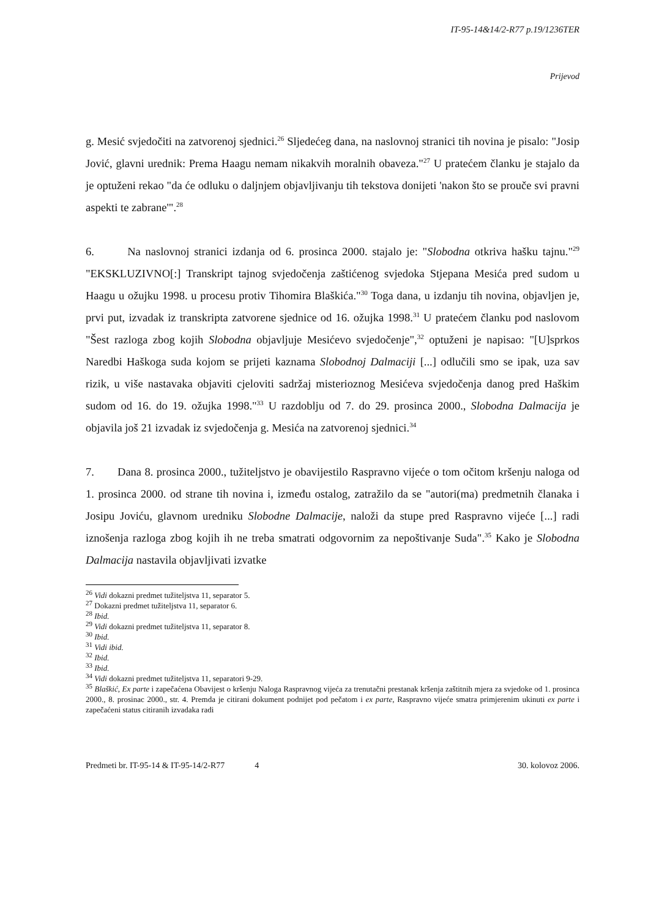IT-95-14&14/2-R77 p.19/1236TER
Prijevod
g. Mesić svjedočiti na zatvorenoj sjednici.<sup>26</sup> Sljedećeg dana, na naslovnoj stranici tih novina je pisalo: "Josip Jović, glavni urednik: Prema Haagu nemam nikakvih moralnih obaveza."<sup>27</sup> U pratećem članku je stajalo da je optuženi rekao "da će odluku o daljnjem objavljivanju tih tekstova donijeti 'nakon što se prouče svi pravni aspekti te zabrane'".<sup>28</sup>
6. Na naslovnoj stranici izdanja od 6. prosinca 2000. stajalo je: "Slobodna otkriva hašku tajnu."<sup>29</sup> "EKSKLUZIVNO[:] Transkript tajnog svjedočenja zaštićenog svjedoka Stjepana Mesića pred sudom u Haagu u ožujku 1998. u procesu protiv Tihomira Blaškića."<sup>30</sup> Toga dana, u izdanju tih novina, objavljen je, prvi put, izvadak iz transkripta zatvorene sjednice od 16. ožujka 1998.<sup>31</sup> U pratećem članku pod naslovom "Šest razloga zbog kojih Slobodna objavljuje Mesićevo svjedočenje",<sup>32</sup> optuženi je napisao: "[U]sprkos Naredbi Haškoga suda kojom se prijeti kaznama Slobodnoj Dalmaciji [...] odlučili smo se ipak, uza sav rizik, u više nastavaka objaviti cjeloviti sadržaj misterioznog Mesićeva svjedočenja danog pred Haškim sudom od 16. do 19. ožujka 1998."<sup>33</sup> U razdoblju od 7. do 29. prosinca 2000., Slobodna Dalmacija je objavila još 21 izvadak iz svjedočenja g. Mesića na zatvorenoj sjednici.<sup>34</sup>
7. Dana 8. prosinca 2000., tužiteljstvo je obavijestilo Raspravno vijeće o tom očitom kršenju naloga od 1. prosinca 2000. od strane tih novina i, između ostalog, zatražilo da se "autori(ma) predmetnih članaka i Josipu Joviću, glavnom uredniku Slobodne Dalmacije, naloži da stupe pred Raspravno vijeće [...] radi iznošenja razloga zbog kojih ih ne treba smatrati odgovornim za nepoštivanje Suda".<sup>35</sup> Kako je Slobodna Dalmacija nastavila objavljivati izvatke
<sup>26</sup> Vidi dokazni predmet tužiteljstva 11, separator 5.
<sup>27</sup> Dokazni predmet tužiteljstva 11, separator 6.
<sup>28</sup> Ibid.
<sup>29</sup> Vidi dokazni predmet tužiteljstva 11, separator 8.
<sup>30</sup> Ibid.
<sup>31</sup> Vidi ibid.
<sup>32</sup> Ibid.
<sup>33</sup> Ibid.
<sup>34</sup> Vidi dokazni predmet tužiteljstva 11, separatori 9-29.
<sup>35</sup> Blaškić, Ex parte i zapečaćena Obavijest o kršenju Naloga Raspravnog vijeća za trenutačni prestanak kršenja zaštitnih mjera za svjedoke od 1. prosinca 2000., 8. prosinac 2000., str. 4. Premda je citirani dokument podnijet pod pečatom i ex parte, Raspravno vijeće smatra primjerenim ukinuti ex parte i zapečaćeni status citiranih izvadaka radi
Predmeti br. IT-95-14 & IT-95-14/2-R77 4 30. kolovoz 2006.